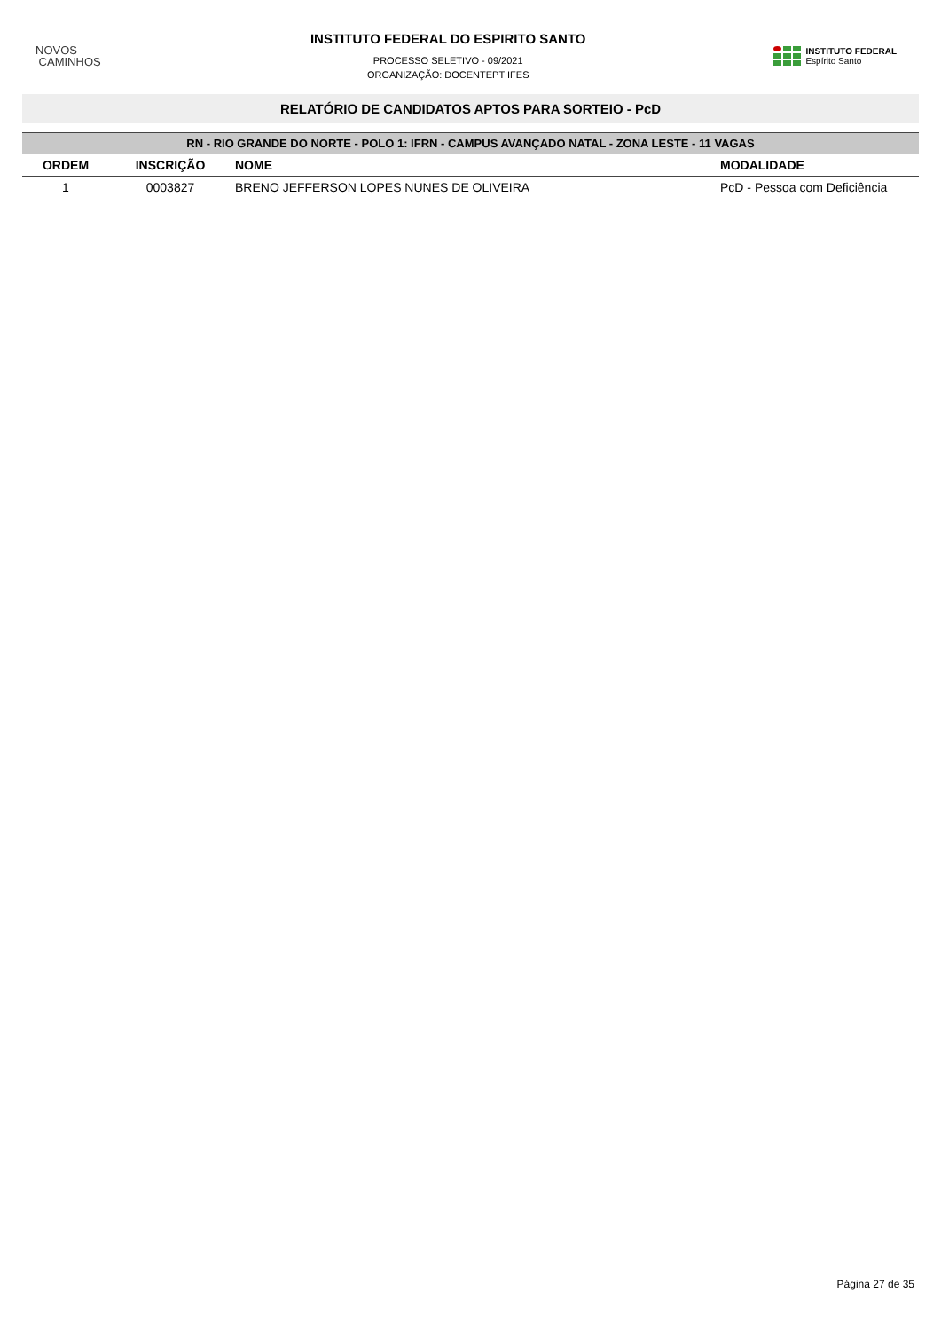NOVOS
CAMINHOS
INSTITUTO FEDERAL DO ESPIRITO SANTO
PROCESSO SELETIVO - 09/2021
ORGANIZAÇÃO: DOCENTEPT IFES
INSTITUTO FEDERAL
Espírito Santo
RELATÓRIO DE CANDIDATOS APTOS PARA SORTEIO - PcD
| RN - RIO GRANDE DO NORTE - POLO 1: IFRN - CAMPUS AVANÇADO NATAL - ZONA LESTE - 11 VAGAS | | | |
| --- | --- | --- | --- |
| ORDEM | INSCRIÇÃO | NOME | MODALIDADE |
| 1 | 0003827 | BRENO JEFFERSON LOPES NUNES DE OLIVEIRA | PcD - Pessoa com Deficiência |
Página 27 de 35